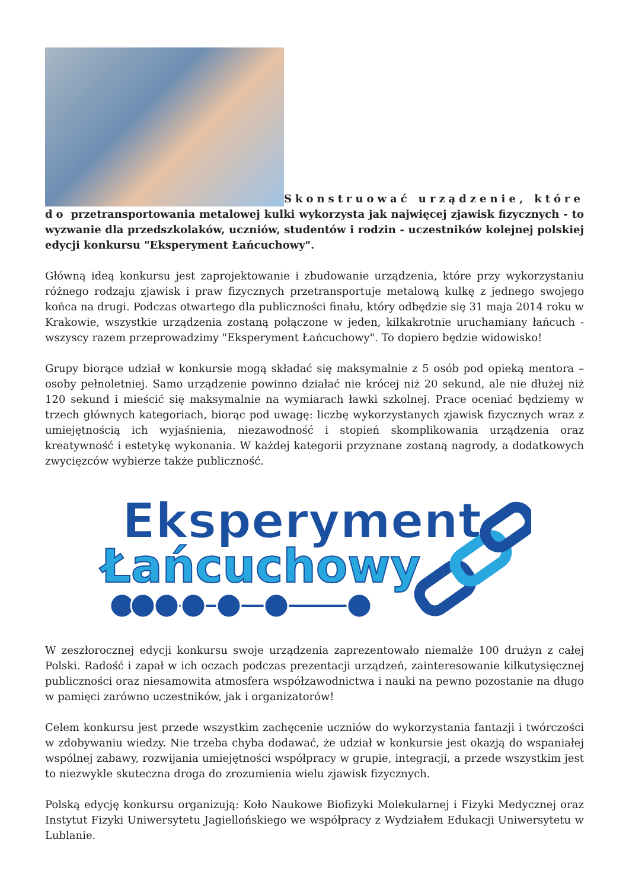Skonstruować urządzenie, które do przetransportowania metalowej kulki wykorzysta jak najwięcej zjawisk fizycznych - to wyzwanie dla przedszkolaków, uczniów, studentów i rodzin - uczestników kolejnej polskiej edycji konkursu "Eksperyment Łańcuchowy".
Główną ideą konkursu jest zaprojektowanie i zbudowanie urządzenia, które przy wykorzystaniu różnego rodzaju zjawisk i praw fizycznych przetransportuje metalową kulkę z jednego swojego końca na drugi. Podczas otwartego dla publiczności finału, który odbędzie się 31 maja 2014 roku w Krakowie, wszystkie urządzenia zostaną połączone w jeden, kilkakrotnie uruchamiany łańcuch - wszyscy razem przeprowadzimy "Eksperyment Łańcuchowy". To dopiero będzie widowisko!
Grupy biorące udział w konkursie mogą składać się maksymalnie z 5 osób pod opieką mentora – osoby pełnoletniej. Samo urządzenie powinno działać nie krócej niż 20 sekund, ale nie dłużej niż 120 sekund i mieścić się maksymalnie na wymiarach ławki szkolnej. Prace oceniać będziemy w trzech głównych kategoriach, biorąc pod uwagę: liczbę wykorzystanych zjawisk fizycznych wraz z umiejętnością ich wyjaśnienia, niezawodność i stopień skomplikowania urządzenia oraz kreatywność i estetykę wykonania. W każdej kategorii przyznane zostaną nagrody, a dodatkowych zwycięzców wybierze także publiczność.
Eksperyment
Łańcuchowy
W zeszłorocznej edycji konkursu swoje urządzenia zaprezentowało niemalże 100 drużyn z całej Polski. Radość i zapał w ich oczach podczas prezentacji urządzeń, zainteresowanie kilkutysięcznej publiczności oraz niesamowita atmosfera współzawodnictwa i nauki na pewno pozostanie na długo w pamięci zarówno uczestników, jak i organizatorów!
Celem konkursu jest przede wszystkim zachęcenie uczniów do wykorzystania fantazji i twórczości w zdobywaniu wiedzy. Nie trzeba chyba dodawać, że udział w konkursie jest okazją do wspaniałej wspólnej zabawy, rozwijania umiejętności współpracy w grupie, integracji, a przede wszystkim jest to niezwykle skuteczna droga do zrozumienia wielu zjawisk fizycznych.
Polską edycję konkursu organizują: Koło Naukowe Biofizyki Molekularnej i Fizyki Medycznej oraz Instytut Fizyki Uniwersytetu Jagiellońskiego we współpracy z Wydziałem Edukacji Uniwersytetu w Lublanie.